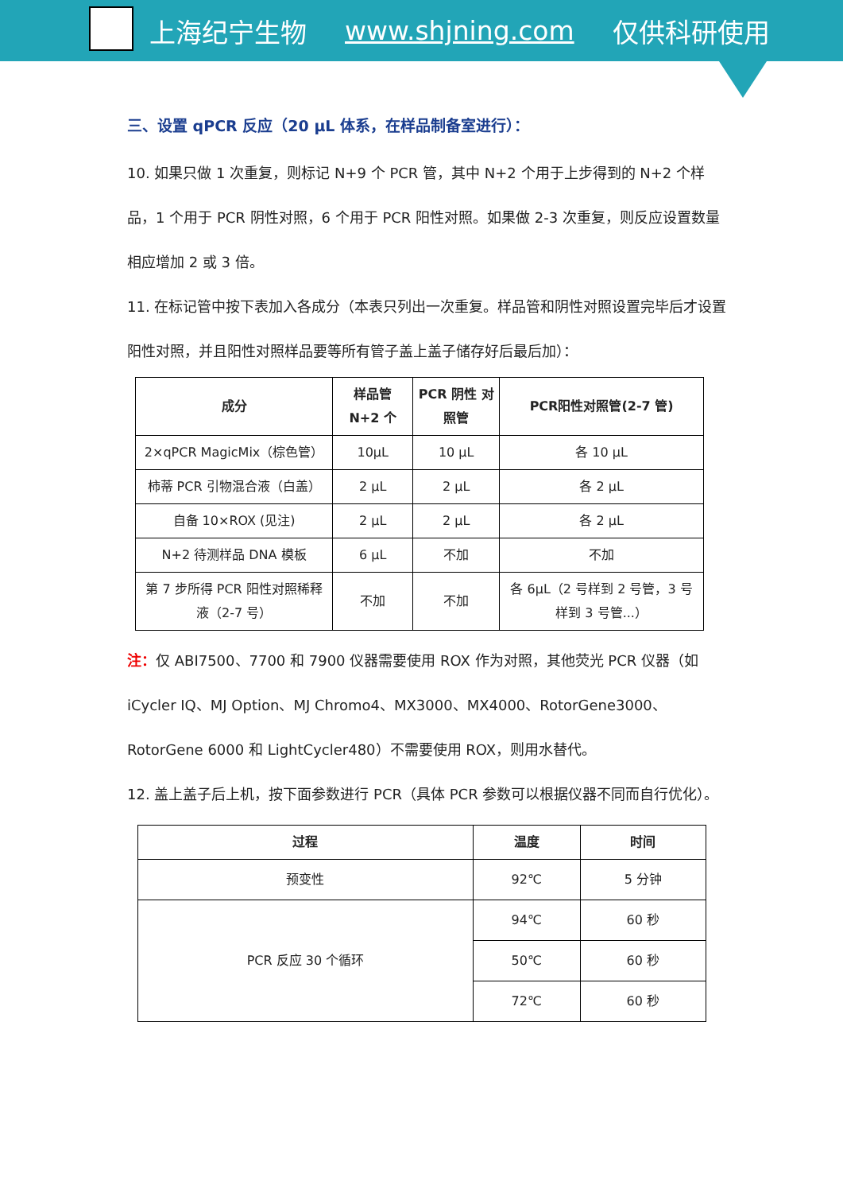上海纪宁生物 www.shjning.com 仅供科研使用
三、设置 qPCR 反应（20 μL 体系，在样品制备室进行）：
10. 如果只做 1 次重复，则标记 N+9 个 PCR 管，其中 N+2 个用于上步得到的 N+2 个样品，1 个用于 PCR 阴性对照，6 个用于 PCR 阳性对照。如果做 2-3 次重复，则反应设置数量相应增加 2 或 3 倍。
11. 在标记管中按下表加入各成分（本表只列出一次重复。样品管和阴性对照设置完毕后才设置阳性对照，并且阳性对照样品要等所有管子盖上盖子储存好后最后加）：
| 成分 | 样品管 N+2 个 | PCR 阴性 对照管 | PCR阳性对照管(2-7 管) |
| --- | --- | --- | --- |
| 2×qPCR MagicMix（棕色管） | 10μL | 10 μL | 各 10 μL |
| 柿蒂 PCR 引物混合液（白盖） | 2 μL | 2 μL | 各 2 μL |
| 自备 10×ROX (见注) | 2 μL | 2 μL | 各 2 μL |
| N+2 待测样品 DNA 模板 | 6 μL | 不加 | 不加 |
| 第 7 步所得 PCR 阳性对照稀释液（2-7 号） | 不加 | 不加 | 各 6μL（2 号样到 2 号管，3 号样到 3 号管...） |
注：仅 ABI7500、7700 和 7900 仪器需要使用 ROX 作为对照，其他荧光 PCR 仪器（如 iCycler IQ、MJ Option、MJ Chromo4、MX3000、MX4000、RotorGene3000、RotorGene 6000 和 LightCycler480）不需要使用 ROX，则用水替代。
12. 盖上盖子后上机，按下面参数进行 PCR（具体 PCR 参数可以根据仪器不同而自行优化）。
| 过程 | 温度 | 时间 |
| --- | --- | --- |
| 预变性 | 92℃ | 5 分钟 |
| PCR 反应 30 个循环 | 94℃ | 60 秒 |
| | 50℃ | 60 秒 |
| | 72℃ | 60 秒 |